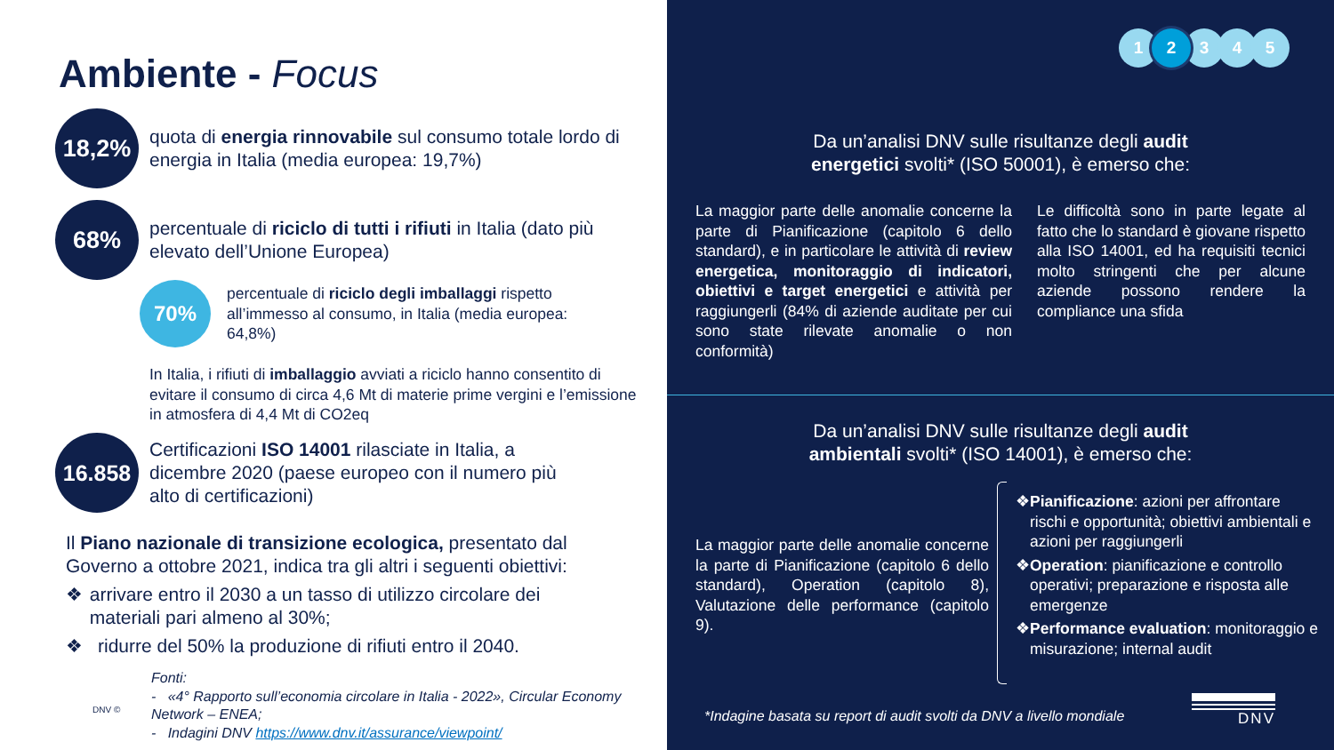Ambiente - Focus
18,2%
quota di energia rinnovabile sul consumo totale lordo di energia in Italia (media europea: 19,7%)
68%
percentuale di riciclo di tutti i rifiuti in Italia (dato più elevato dell’Unione Europea)
70%
percentuale di riciclo degli imballaggi rispetto all’immesso al consumo, in Italia (media europea: 64,8%)
In Italia, i rifiuti di imballaggio avviati a riciclo hanno consentito di evitare il consumo di circa 4,6 Mt di materie prime vergini e l’emissione in atmosfera di 4,4 Mt di CO2eq
16.858
Certificazioni ISO 14001 rilasciate in Italia, a dicembre 2020 (paese europeo con il numero più alto di certificazioni)
Il Piano nazionale di transizione ecologica, presentato dal Governo a ottobre 2021, indica tra gli altri i seguenti obiettivi:
❖ arrivare entro il 2030 a un tasso di utilizzo circolare dei materiali pari almeno al 30%;
❖ ridurre del 50% la produzione di rifiuti entro il 2040.
DNV ©
Fonti:
- «4° Rapporto sull’economia circolare in Italia - 2022», Circular Economy Network – ENEA;
- Indagini DNV https://www.dnv.it/assurance/viewpoint/
12345
Da un’analisi DNV sulle risultanze degli audit
energetici svolti* (ISO 50001), è emerso che:
La maggior parte delle anomalie concerne la parte di Pianificazione (capitolo 6 dello standard), e in particolare le attività di review energetica, monitoraggio di indicatori, obiettivi e target energetici e attività per raggiungerli (84% di aziende auditate per cui sono state rilevate anomalie o non conformità)
Le difficoltà sono in parte legate al fatto che lo standard è giovane rispetto alla ISO 14001, ed ha requisiti tecnici molto stringenti che per alcune aziende possono rendere la compliance una sfida
Da un’analisi DNV sulle risultanze degli audit
ambientali svolti* (ISO 14001), è emerso che:
La maggior parte delle anomalie concerne la parte di Pianificazione (capitolo 6 dello standard), Operation (capitolo 8), Valutazione delle performance (capitolo 9).
❖ Pianificazione: azioni per affrontare rischi e opportunità; obiettivi ambientali e azioni per raggiungerli
❖ Operation: pianificazione e controllo operativi; preparazione e risposta alle emergenze
❖ Performance evaluation: monitoraggio e misurazione; internal audit
*Indagine basata su report di audit svolti da DNV a livello mondiale
DNV